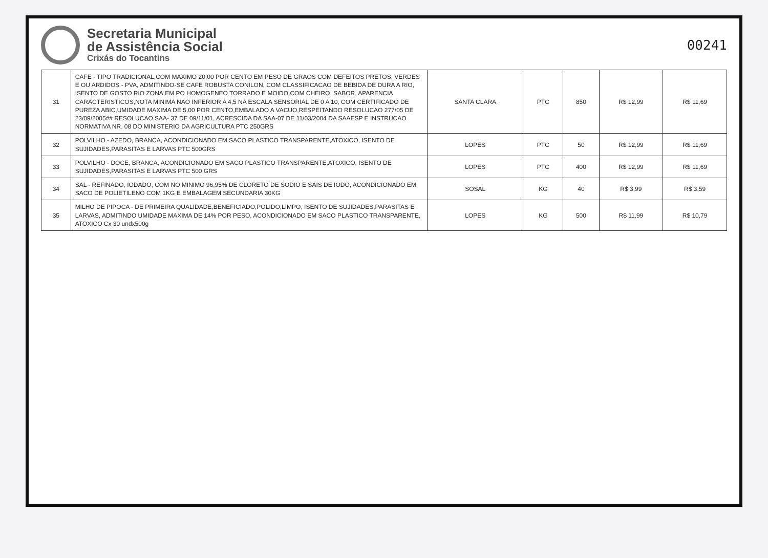Secretaria Municipal
de Assistência Social
Crixás do Tocantins
00241
| 31 | CAFE - TIPO TRADICIONAL,COM MAXIMO 20,00 POR CENTO EM PESO DE GRAOS COM DEFEITOS PRETOS, VERDES E OU ARDIDOS - PVA, ADMITINDO-SE CAFE ROBUSTA CONILON, COM CLASSIFICACAO DE BEBIDA DE DURA A RIO, ISENTO DE GOSTO RIO ZONA,EM PO HOMOGENEO TORRADO E MOIDO,COM CHEIRO, SABOR, APARENCIA CARACTERISTICOS,NOTA MINIMA NAO INFERIOR A 4,5 NA ESCALA SENSORIAL DE 0 A 10, COM CERTIFICADO DE PUREZA ABIC,UMIDADE MAXIMA DE 5,00 POR CENTO,EMBALADO A VACUO,RESPEITANDO RESOLUCAO 277/05 DE 23/09/2005## RESOLUCAO SAA- 37 DE 09/11/01, ACRESCIDA DA SAA-07 DE 11/03/2004 DA SAAESP E INSTRUCAO NORMATIVA NR. 08 DO MINISTERIO DA AGRICULTURA PTC 250GRS | SANTA CLARA | PTC | 850 | R$ 12,99 | R$ 11,69 |
| 32 | POLVILHO - AZEDO, BRANCA, ACONDICIONADO EM SACO PLASTICO TRANSPARENTE,ATOXICO, ISENTO DE SUJIDADES,PARASITAS E LARVAS PTC 500GRS | LOPES | PTC | 50 | R$ 12,99 | R$ 11,69 |
| 33 | POLVILHO - DOCE, BRANCA, ACONDICIONADO EM SACO PLASTICO TRANSPARENTE,ATOXICO, ISENTO DE SUJIDADES,PARASITAS E LARVAS PTC 500 GRS | LOPES | PTC | 400 | R$ 12,99 | R$ 11,69 |
| 34 | SAL - REFINADO, IODADO, COM NO MINIMO 96,95% DE CLORETO DE SODIO E SAIS DE IODO, ACONDICIONADO EM SACO DE POLIETILENO COM 1KG E EMBALAGEM SECUNDARIA 30KG | SOSAL | KG | 40 | R$ 3,99 | R$ 3,59 |
| 35 | MILHO DE PIPOCA - DE PRIMEIRA QUALIDADE,BENEFICIADO,POLIDO,LIMPO, ISENTO DE SUJIDADES,PARASITAS E LARVAS, ADMITINDO UMIDADE MAXIMA DE 14% POR PESO, ACONDICIONADO EM SACO PLASTICO TRANSPARENTE, ATOXICO Cx 30 undx500g | LOPES | KG | 500 | R$ 11,99 | R$ 10,79 |